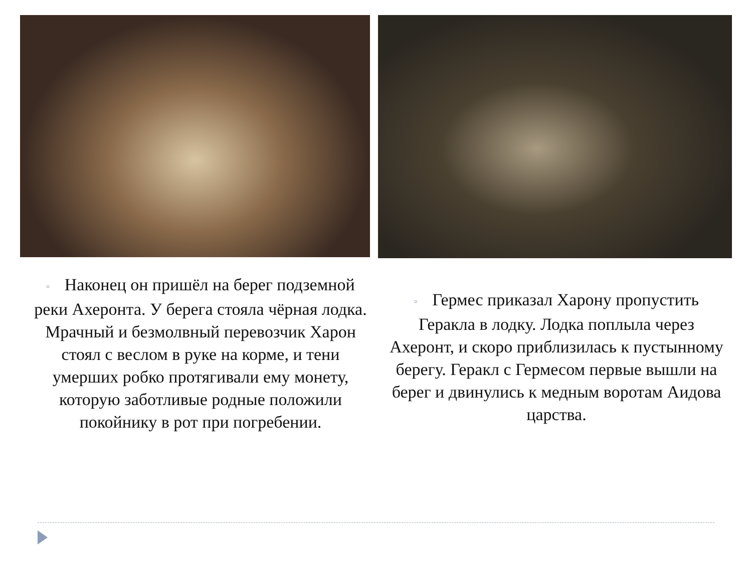▫ Наконец он пришёл на берег подземной реки Ахеронта. У берега стояла чёрная лодка. Мрачный и безмолвный перевозчик Харон стоял с веслом в руке на корме, и тени умерших робко протягивали ему монету, которую заботливые родные положили покойнику в рот при погребении.
▫ Гермес приказал Харону пропустить Геракла в лодку. Лодка поплыла через Ахеронт, и скоро приблизилась к пустынному берегу. Геракл с Гермесом первые вышли на берег и двинулись к медным воротам Аидова царства.